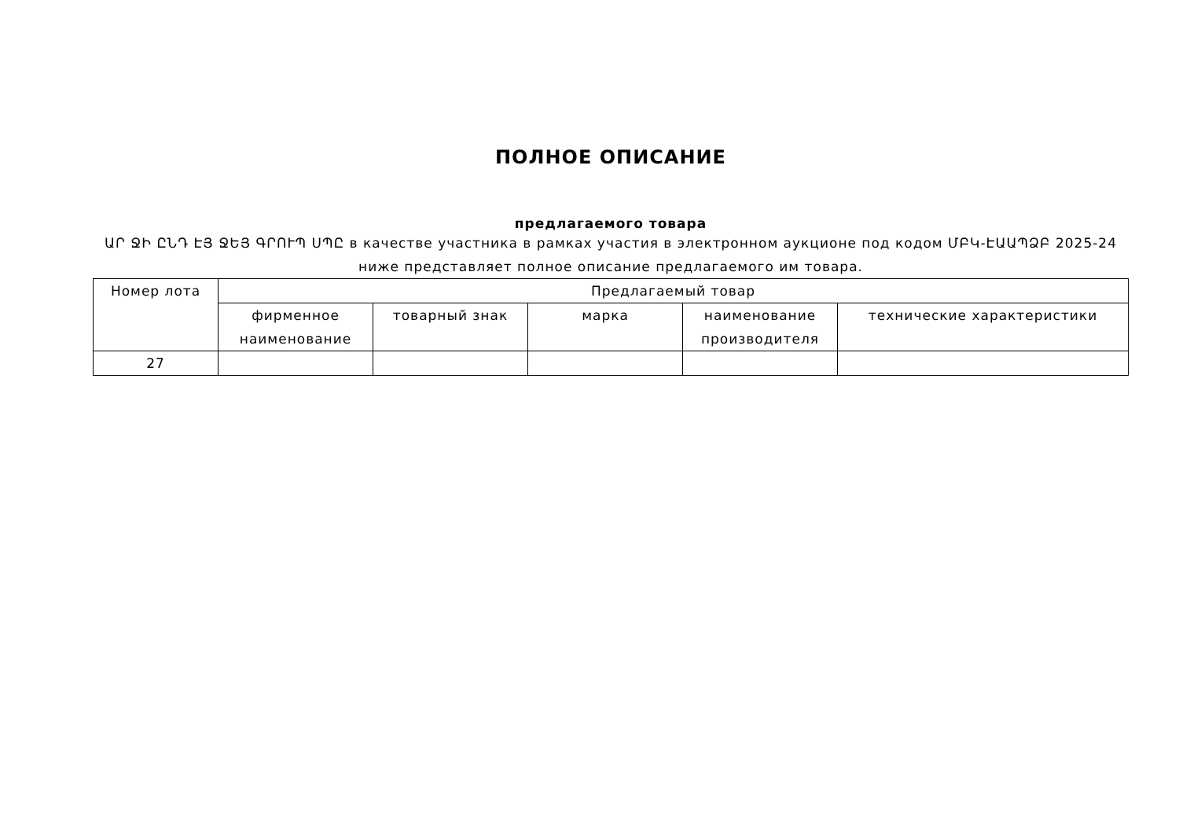ПОЛНОЕ ОПИСАНИЕ
предлагаемого товара
ԱՐ ՋԻ ԸՆԴ ԷՅ ՋԵՅ ԳՐՈՒՊ ՍՊԸ в качестве участника в рамках участия в электронном аукционе под кодом ՄԲԿ-ԷԱԱՊՁԲ 2025-24 ниже представляет полное описание предлагаемого им товара.
| Номер лота | Предлагаемый товар | | | | |
| --- | --- | --- | --- | --- | --- |
| | фирменное наименование | товарный знак | марка | наименование производителя | технические характеристики |
| 27 | | | | | |